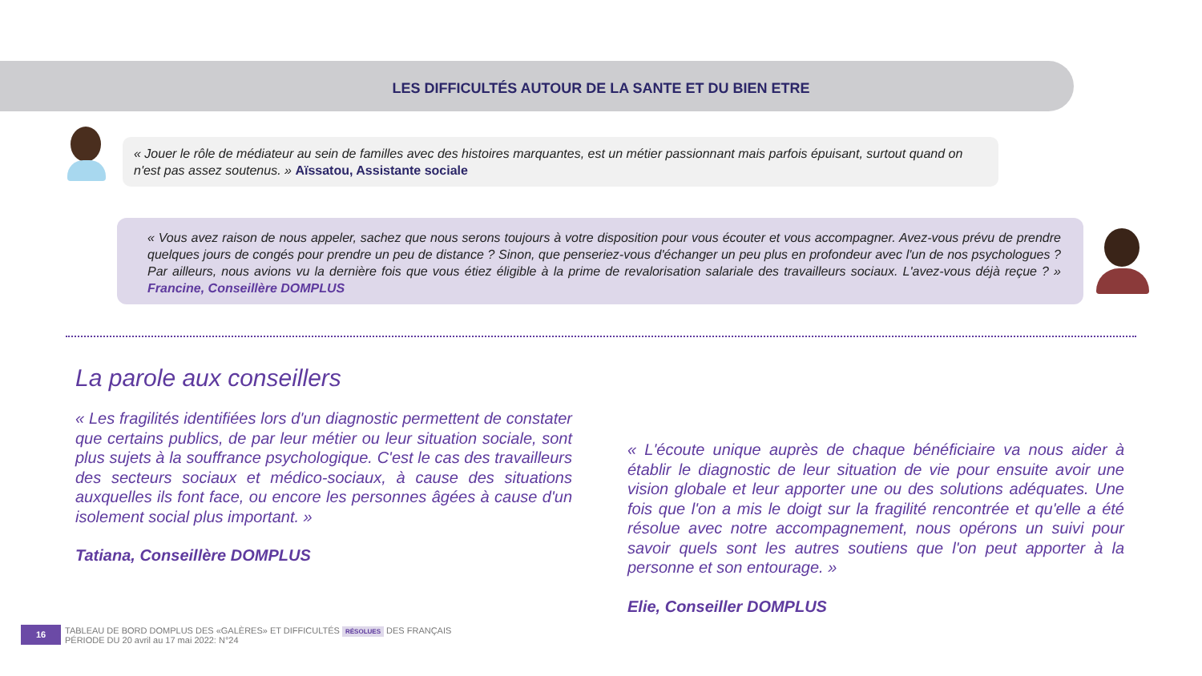LES DIFFICULTÉS AUTOUR DE LA SANTE ET DU BIEN ETRE
« Jouer le rôle de médiateur au sein de familles avec des histoires marquantes, est un métier passionnant mais parfois épuisant, surtout quand on n'est pas assez soutenus. » Aïssatou, Assistante sociale
« Vous avez raison de nous appeler, sachez que nous serons toujours à votre disposition pour vous écouter et vous accompagner. Avez-vous prévu de prendre quelques jours de congés pour prendre un peu de distance ? Sinon, que penseriez-vous d'échanger un peu plus en profondeur avec l'un de nos psychologues ? Par ailleurs, nous avions vu la dernière fois que vous étiez éligible à la prime de revalorisation salariale des travailleurs sociaux. L'avez-vous déjà reçue ? » Francine, Conseillère DOMPLUS
La parole aux conseillers
« Les fragilités identifiées lors d'un diagnostic permettent de constater que certains publics, de par leur métier ou leur situation sociale, sont plus sujets à la souffrance psychologique. C'est le cas des travailleurs des secteurs sociaux et médico-sociaux, à cause des situations auxquelles ils font face, ou encore les personnes âgées à cause d'un isolement social plus important. »
Tatiana, Conseillère DOMPLUS
« L'écoute unique auprès de chaque bénéficiaire va nous aider à établir le diagnostic de leur situation de vie pour ensuite avoir une vision globale et leur apporter une ou des solutions adéquates. Une fois que l'on a mis le doigt sur la fragilité rencontrée et qu'elle a été résolue avec notre accompagnement, nous opérons un suivi pour savoir quels sont les autres soutiens que l'on peut apporter à la personne et son entourage. »
Elie, Conseiller DOMPLUS
16
TABLEAU DE BORD DOMPLUS DES «GALÈRES» ET DIFFICULTÉS RÉSOLUES DES FRANÇAIS
PÉRIODE DU 20 avril au 17 mai 2022: N°24